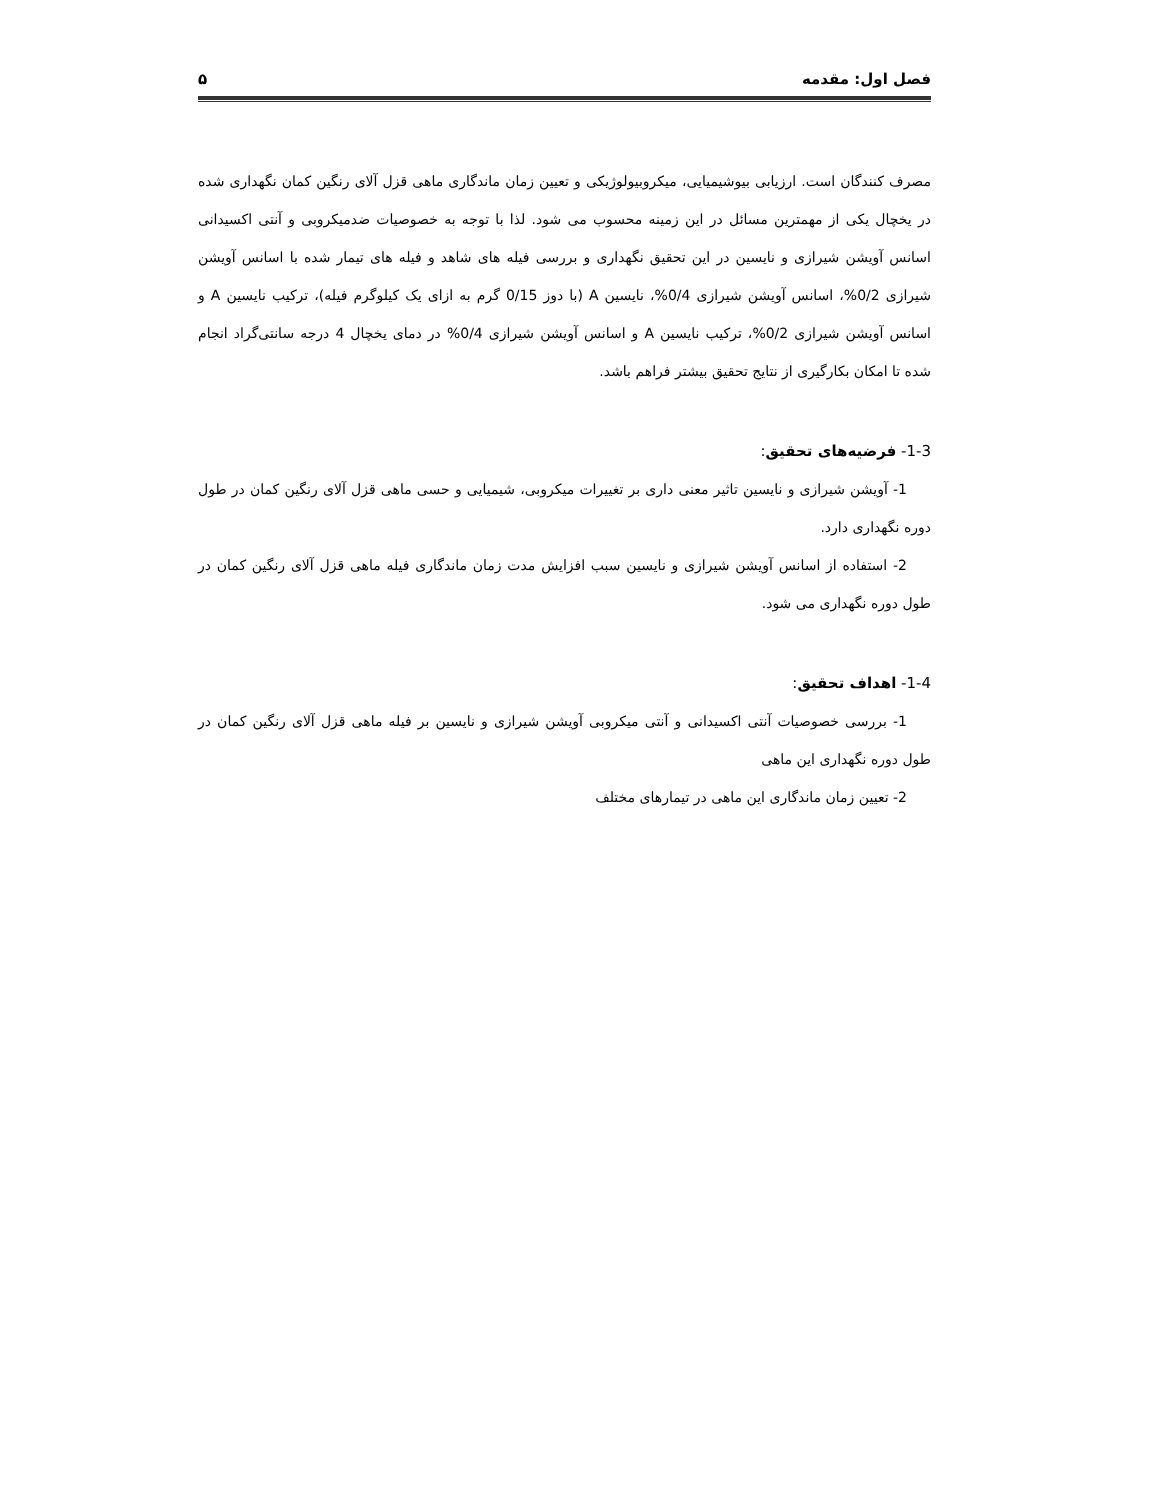فصل اول: مقدمه ۵
مصرف کنندگان است. ارزیابی بیوشیمیایی، میکروبیولوژیکی و تعیین زمان ماندگاری ماهی قزل آلای رنگین کمان نگهداری شده در یخچال یکی از مهمترین مسائل در این زمینه محسوب می شود. لذا با توجه به خصوصیات ضدمیکروبی و آنتی اکسیدانی اسانس آویشن شیرازی و نایسین در این تحقیق نگهداری و بررسی فیله های شاهد و فیله های تیمار شده با اسانس آویشن شیرازی 0/2%، اسانس آویشن شیرازی 0/4%، نایسین A (با دوز 0/15 گرم به ازای یک کیلوگرم فیله)، ترکیب نایسین A و اسانس آویشن شیرازی 0/2%، ترکیب نایسین A و اسانس آویشن شیرازی 0/4% در دمای یخچال 4 درجه سانتی‌گراد انجام شده تا امکان بکارگیری از نتایج تحقیق بیشتر فراهم باشد.
1-3- فرضیه‌های تحقیق:
1- آویشن شیرازی و نایسین تاثیر معنی داری بر تغییرات میکروبی، شیمیایی و حسی ماهی قزل آلای رنگین کمان در طول دوره نگهداری دارد.
2- استفاده از اسانس آویشن شیرازی و نایسین سبب افزایش مدت زمان ماندگاری فیله ماهی قزل آلای رنگین کمان در طول دوره نگهداری می شود.
1-4- اهداف تحقیق:
1- بررسی خصوصیات آنتی اکسیدانی و آنتی میکروبی آویشن شیرازی و نایسین بر فیله ماهی قزل آلای رنگین کمان در طول دوره نگهداری این ماهی
2- تعیین زمان ماندگاری این ماهی در تیمارهای مختلف